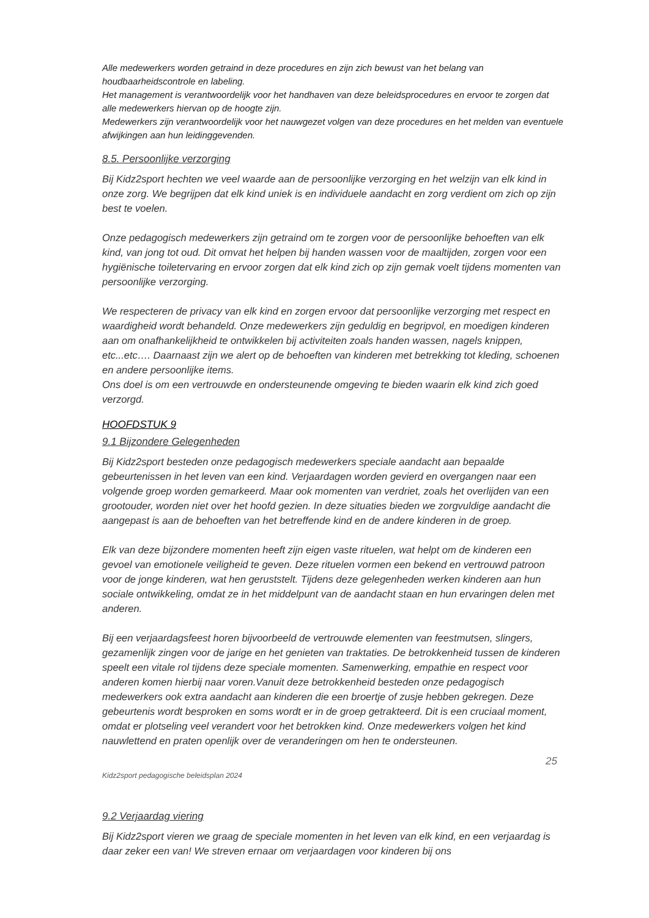Alle medewerkers worden getraind in deze procedures en zijn zich bewust van het belang van houdbaarheidscontrole en labeling.
Het management is verantwoordelijk voor het handhaven van deze beleidsprocedures en ervoor te zorgen dat alle medewerkers hiervan op de hoogte zijn.
Medewerkers zijn verantwoordelijk voor het nauwgezet volgen van deze procedures en het melden van eventuele afwijkingen aan hun leidinggevenden.
8.5. Persoonlijke verzorging
Bij Kidz2sport hechten we veel waarde aan de persoonlijke verzorging en het welzijn van elk kind in onze zorg. We begrijpen dat elk kind uniek is en individuele aandacht en zorg verdient om zich op zijn best te voelen.
Onze pedagogisch medewerkers zijn getraind om te zorgen voor de persoonlijke behoeften van elk kind, van jong tot oud. Dit omvat het helpen bij handen wassen voor de maaltijden, zorgen voor een hygiënische toiletervaring en ervoor zorgen dat elk kind zich op zijn gemak voelt tijdens momenten van persoonlijke verzorging.
We respecteren de privacy van elk kind en zorgen ervoor dat persoonlijke verzorging met respect en waardigheid wordt behandeld. Onze medewerkers zijn geduldig en begripvol, en moedigen kinderen aan om onafhankelijkheid te ontwikkelen bij activiteiten zoals handen wassen, nagels knippen, etc...etc…. Daarnaast zijn we alert op de behoeften van kinderen met betrekking tot kleding, schoenen en andere persoonlijke items.
Ons doel is om een vertrouwde en ondersteunende omgeving te bieden waarin elk kind zich goed verzorgd.
HOOFDSTUK 9
9.1 Bijzondere Gelegenheden
Bij Kidz2sport besteden onze pedagogisch medewerkers speciale aandacht aan bepaalde gebeurtenissen in het leven van een kind. Verjaardagen worden gevierd en overgangen naar een volgende groep worden gemarkeerd. Maar ook momenten van verdriet, zoals het overlijden van een grootouder, worden niet over het hoofd gezien. In deze situaties bieden we zorgvuldige aandacht die aangepast is aan de behoeften van het betreffende kind en de andere kinderen in de groep.
Elk van deze bijzondere momenten heeft zijn eigen vaste rituelen, wat helpt om de kinderen een gevoel van emotionele veiligheid te geven. Deze rituelen vormen een bekend en vertrouwd patroon voor de jonge kinderen, wat hen geruststelt. Tijdens deze gelegenheden werken kinderen aan hun sociale ontwikkeling, omdat ze in het middelpunt van de aandacht staan en hun ervaringen delen met anderen.
Bij een verjaardagsfeest horen bijvoorbeeld de vertrouwde elementen van feestmutsen, slingers, gezamenlijk zingen voor de jarige en het genieten van traktaties. De betrokkenheid tussen de kinderen speelt een vitale rol tijdens deze speciale momenten. Samenwerking, empathie en respect voor anderen komen hierbij naar voren.Vanuit deze betrokkenheid besteden onze pedagogisch medewerkers ook extra aandacht aan kinderen die een broertje of zusje hebben gekregen. Deze gebeurtenis wordt besproken en soms wordt er in de groep getrakteerd. Dit is een cruciaal moment, omdat er plotseling veel verandert voor het betrokken kind. Onze medewerkers volgen het kind nauwlettend en praten openlijk over de veranderingen om hen te ondersteunen.
25
Kidz2sport pedagogische beleidsplan 2024
9.2 Verjaardag viering
Bij Kidz2sport vieren we graag de speciale momenten in het leven van elk kind, en een verjaardag is daar zeker een van! We streven ernaar om verjaardagen voor kinderen bij ons